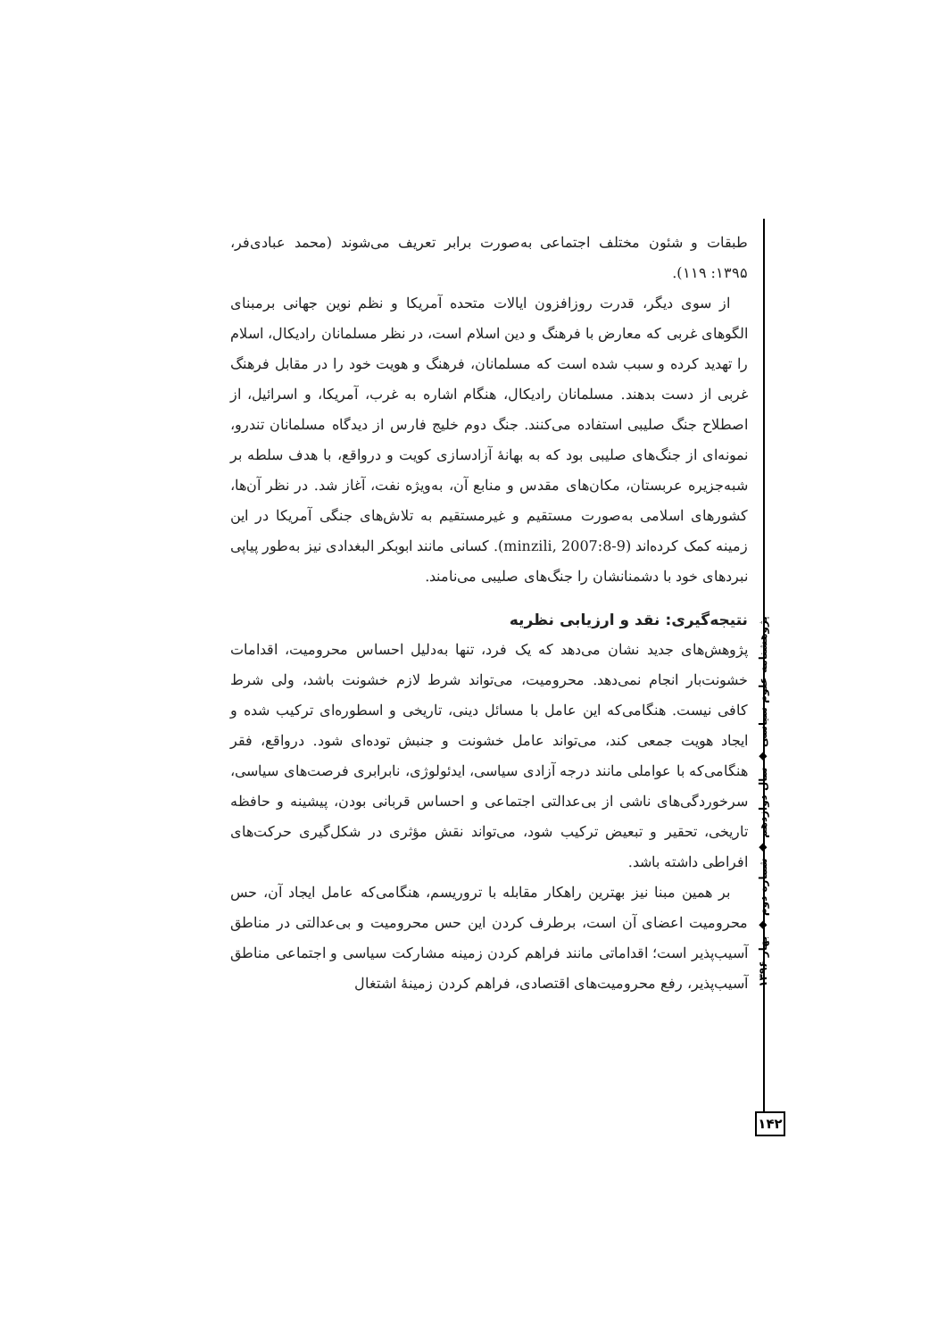طبقات و شئون مختلف اجتماعی به‌صورت برابر تعریف می‌شوند (محمد عبادی‌فر، ۱۳۹۵: ۱۱۹).
از سوی دیگر، قدرت روزافزون ایالات متحده آمریکا و نظم نوین جهانی برمبنای الگوهای غربی که معارض با فرهنگ و دین اسلام است، در نظر مسلمانان رادیکال، اسلام را تهدید کرده و سبب شده است که مسلمانان، فرهنگ و هویت خود را در مقابل فرهنگ غربی از دست بدهند. مسلمانان رادیکال، هنگام اشاره به غرب، آمریکا، و اسرائیل، از اصطلاح جنگ صلیبی استفاده می‌کنند. جنگ دوم خلیج فارس از دیدگاه مسلمانان تندرو، نمونه‌ای از جنگ‌های صلیبی بود که به بهانهٔ آزادسازی کویت و درواقع، با هدف سلطه بر شبه‌جزیره عربستان، مکان‌های مقدس و منابع آن، به‌ویژه نفت، آغاز شد. در نظر آن‌ها، کشورهای اسلامی به‌صورت مستقیم و غیرمستقیم به تلاش‌های جنگی آمریکا در این زمینه کمک کرده‌اند (minzili, 2007:8-9). کسانی مانند ابوبکر البغدادی نیز به‌طور پیاپی نبردهای خود با دشمنانشان را جنگ‌های صلیبی می‌نامند.
نتیجه‌گیری: نقد و ارزیابی نظریه
پژوهش‌های جدید نشان می‌دهد که یک فرد، تنها به‌دلیل احساس محرومیت، اقدامات خشونت‌بار انجام نمی‌دهد. محرومیت، می‌تواند شرط لازم خشونت باشد، ولی شرط کافی نیست. هنگامی‌که این عامل با مسائل دینی، تاریخی و اسطوره‌ای ترکیب شده و ایجاد هویت جمعی کند، می‌تواند عامل خشونت و جنبش توده‌ای شود. درواقع، فقر هنگامی‌که با عواملی مانند درجه آزادی سیاسی، ایدئولوژی، نابرابری فرصت‌های سیاسی، سرخوردگی‌های ناشی از بی‌عدالتی اجتماعی و احساس قربانی بودن، پیشینه و حافظه تاریخی، تحقیر و تبعیض ترکیب شود، می‌تواند نقش مؤثری در شکل‌گیری حرکت‌های افراطی داشته باشد.
بر همین مبنا نیز بهترین راهکار مقابله با تروریسم، هنگامی‌که عامل ایجاد آن، حس محرومیت اعضای آن است، برطرف کردن این حس محرومیت و بی‌عدالتی در مناطق آسیب‌پذیر است؛ اقداماتی مانند فراهم کردن زمینه مشارکت سیاسی و اجتماعی مناطق آسیب‌پذیر، رفع محرومیت‌های اقتصادی، فراهم کردن زمینهٔ اشتغال
پژوهشنامه علوم سیاسی ◆ سال دوازدهم ◆ شماره دوم ◆ بهار ۱۳۹۶
۱۴۲